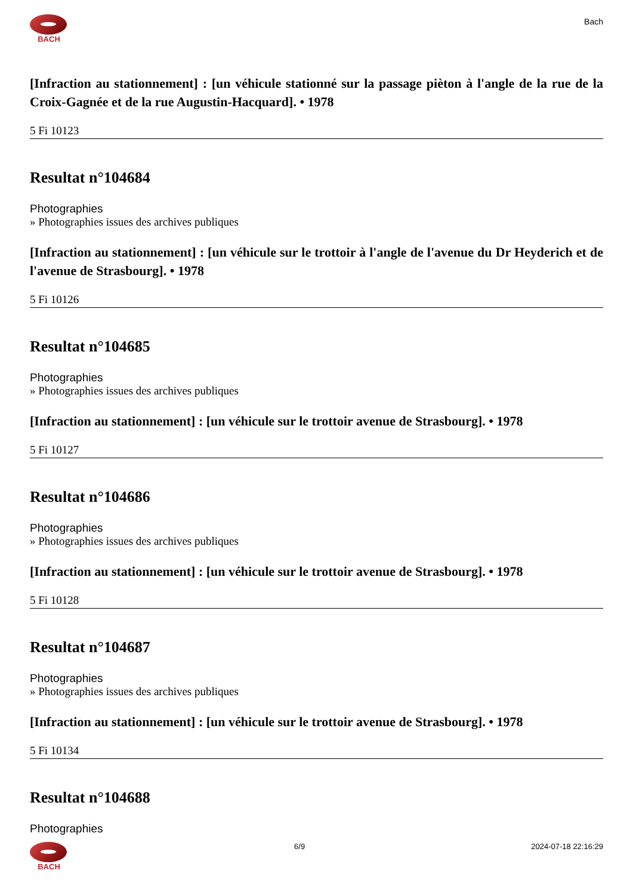BACH
Bach
[Infraction au stationnement] : [un véhicule stationné sur la passage pièton à l'angle de la rue de la Croix-Gagnée et de la rue Augustin-Hacquard]. • 1978
5 Fi 10123
Resultat n°104684
Photographies
» Photographies issues des archives publiques
[Infraction au stationnement] : [un véhicule sur le trottoir à l'angle de l'avenue du Dr Heyderich et de l'avenue de Strasbourg]. • 1978
5 Fi 10126
Resultat n°104685
Photographies
» Photographies issues des archives publiques
[Infraction au stationnement] : [un véhicule sur le trottoir avenue de Strasbourg]. • 1978
5 Fi 10127
Resultat n°104686
Photographies
» Photographies issues des archives publiques
[Infraction au stationnement] : [un véhicule sur le trottoir avenue de Strasbourg]. • 1978
5 Fi 10128
Resultat n°104687
Photographies
» Photographies issues des archives publiques
[Infraction au stationnement] : [un véhicule sur le trottoir avenue de Strasbourg]. • 1978
5 Fi 10134
Resultat n°104688
Photographies
BACH 6/9 2024-07-18 22:16:29